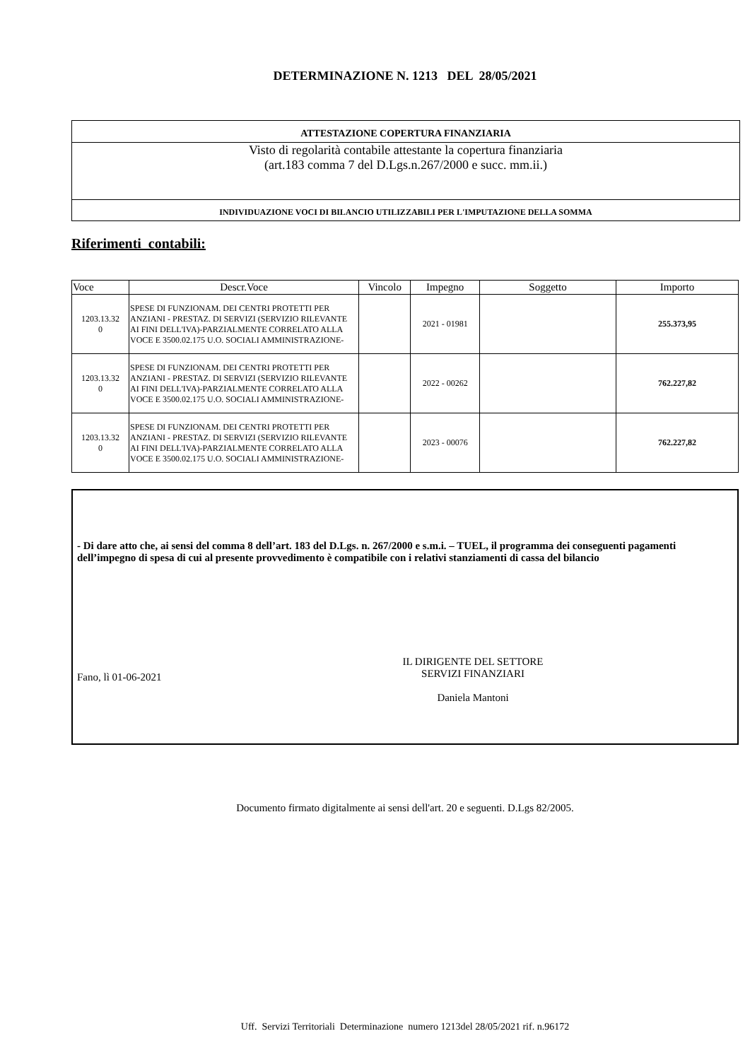DETERMINAZIONE N. 1213 DEL 28/05/2021
ATTESTAZIONE COPERTURA FINANZIARIA
Visto di regolarità contabile attestante la copertura finanziaria
(art.183 comma 7 del D.Lgs.n.267/2000 e succ. mm.ii.)
INDIVIDUAZIONE VOCI DI BILANCIO UTILIZZABILI PER L'IMPUTAZIONE DELLA SOMMA
Riferimenti contabili:
| Voce | Descr.Voce | Vincolo | Impegno | Soggetto | Importo |
| --- | --- | --- | --- | --- | --- |
| 1203.13.32 0 | SPESE DI FUNZIONAM. DEI CENTRI PROTETTI PER ANZIANI - PRESTAZ. DI SERVIZI (SERVIZIO RILEVANTE AI FINI DELL'IVA)-PARZIALMENTE CORRELATO ALLA VOCE E 3500.02.175 U.O. SOCIALI AMMINISTRAZIONE- | | 2021 - 01981 | | 255.373,95 |
| 1203.13.32 0 | SPESE DI FUNZIONAM. DEI CENTRI PROTETTI PER ANZIANI - PRESTAZ. DI SERVIZI (SERVIZIO RILEVANTE AI FINI DELL'IVA)-PARZIALMENTE CORRELATO ALLA VOCE E 3500.02.175 U.O. SOCIALI AMMINISTRAZIONE- | | 2022 - 00262 | | 762.227,82 |
| 1203.13.32 0 | SPESE DI FUNZIONAM. DEI CENTRI PROTETTI PER ANZIANI - PRESTAZ. DI SERVIZI (SERVIZIO RILEVANTE AI FINI DELL'IVA)-PARZIALMENTE CORRELATO ALLA VOCE E 3500.02.175 U.O. SOCIALI AMMINISTRAZIONE- | | 2023 - 00076 | | 762.227,82 |
- Di dare atto che, ai sensi del comma 8 dell’art. 183 del D.Lgs. n. 267/2000 e s.m.i. – TUEL, il programma dei conseguenti pagamenti dell’impegno di spesa di cui al presente provvedimento è compatibile con i relativi stanziamenti di cassa del bilancio
Fano, lì 01-06-2021
IL DIRIGENTE DEL SETTORE
SERVIZI FINANZIARI
Daniela Mantoni
Documento firmato digitalmente ai sensi dell'art. 20 e seguenti. D.Lgs 82/2005.
Uff. Servizi Territoriali Determinazione numero 1213del 28/05/2021 rif. n.96172